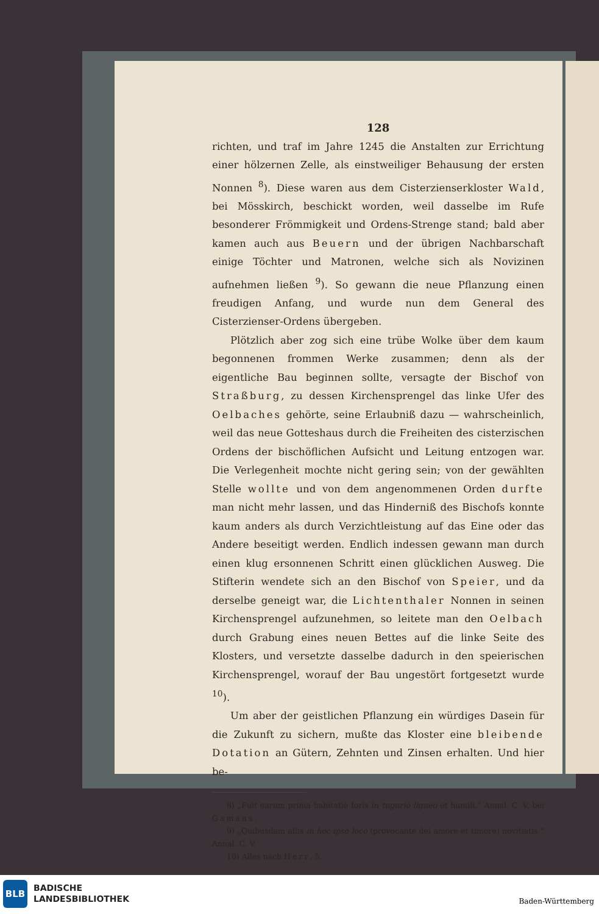128
richten, und traf im Jahre 1245 die Anstalten zur Errichtung einer hölzernen Zelle, als einstweiliger Behausung der ersten Nonnen <sup>8</sup>). Diese waren aus dem Cisterzienserkloster Wald, bei Mösskirch, beschickt worden, weil dasselbe im Rufe besonderer Frömmigkeit und Ordens-Strenge stand; bald aber kamen auch aus Beuern und der übrigen Nachbarschaft einige Töchter und Matronen, welche sich als Novizinen aufnehmen ließen <sup>9</sup>). So gewann die neue Pflanzung einen freudigen Anfang, und wurde nun dem General des Cisterzienser-Ordens übergeben.
Plötzlich aber zog sich eine trübe Wolke über dem kaum begonnenen frommen Werke zusammen; denn als der eigentliche Bau beginnen sollte, versagte der Bischof von Straßburg, zu dessen Kirchensprengel das linke Ufer des Oelbaches gehörte, seine Erlaubniß dazu — wahrscheinlich, weil das neue Gotteshaus durch die Freiheiten des cisterzischen Ordens der bischöflichen Aufsicht und Leitung entzogen war. Die Verlegenheit mochte nicht gering sein; von der gewählten Stelle wollte und von dem angenommenen Orden durfte man nicht mehr lassen, und das Hinderniß des Bischofs konnte kaum anders als durch Verzichtleistung auf das Eine oder das Andere beseitigt werden. Endlich indessen gewann man durch einen klug ersonnenen Schritt einen glücklichen Ausweg. Die Stifterin wendete sich an den Bischof von Speier, und da derselbe geneigt war, die Lichtenthaler Nonnen in seinen Kirchensprengel aufzunehmen, so leitete man den Oelbach durch Grabung eines neuen Bettes auf die linke Seite des Klosters, und versetzte dasselbe dadurch in den speierischen Kirchensprengel, worauf der Bau ungestört fortgesetzt wurde <sup>10</sup>).
Um aber der geistlichen Pflanzung ein würdiges Dasein für die Zukunft zu sichern, mußte das Kloster eine bleibende Dotation an Gütern, Zehnten und Zinsen erhalten. Und hier be-
8) „Fuit earum prima habitatio foris in tugurio ligneo et humili.“ Annal. C. V. bei Gamans.
9) „Quibusdam aliis in hoc ipso loco (provocante dei amore et timore) novitiatis.“ Annal. C. V.
10) Alles nach Herr, 5.
BLB
BADISCHE
LANDESBIBLIOTHEK
Baden-Württemberg